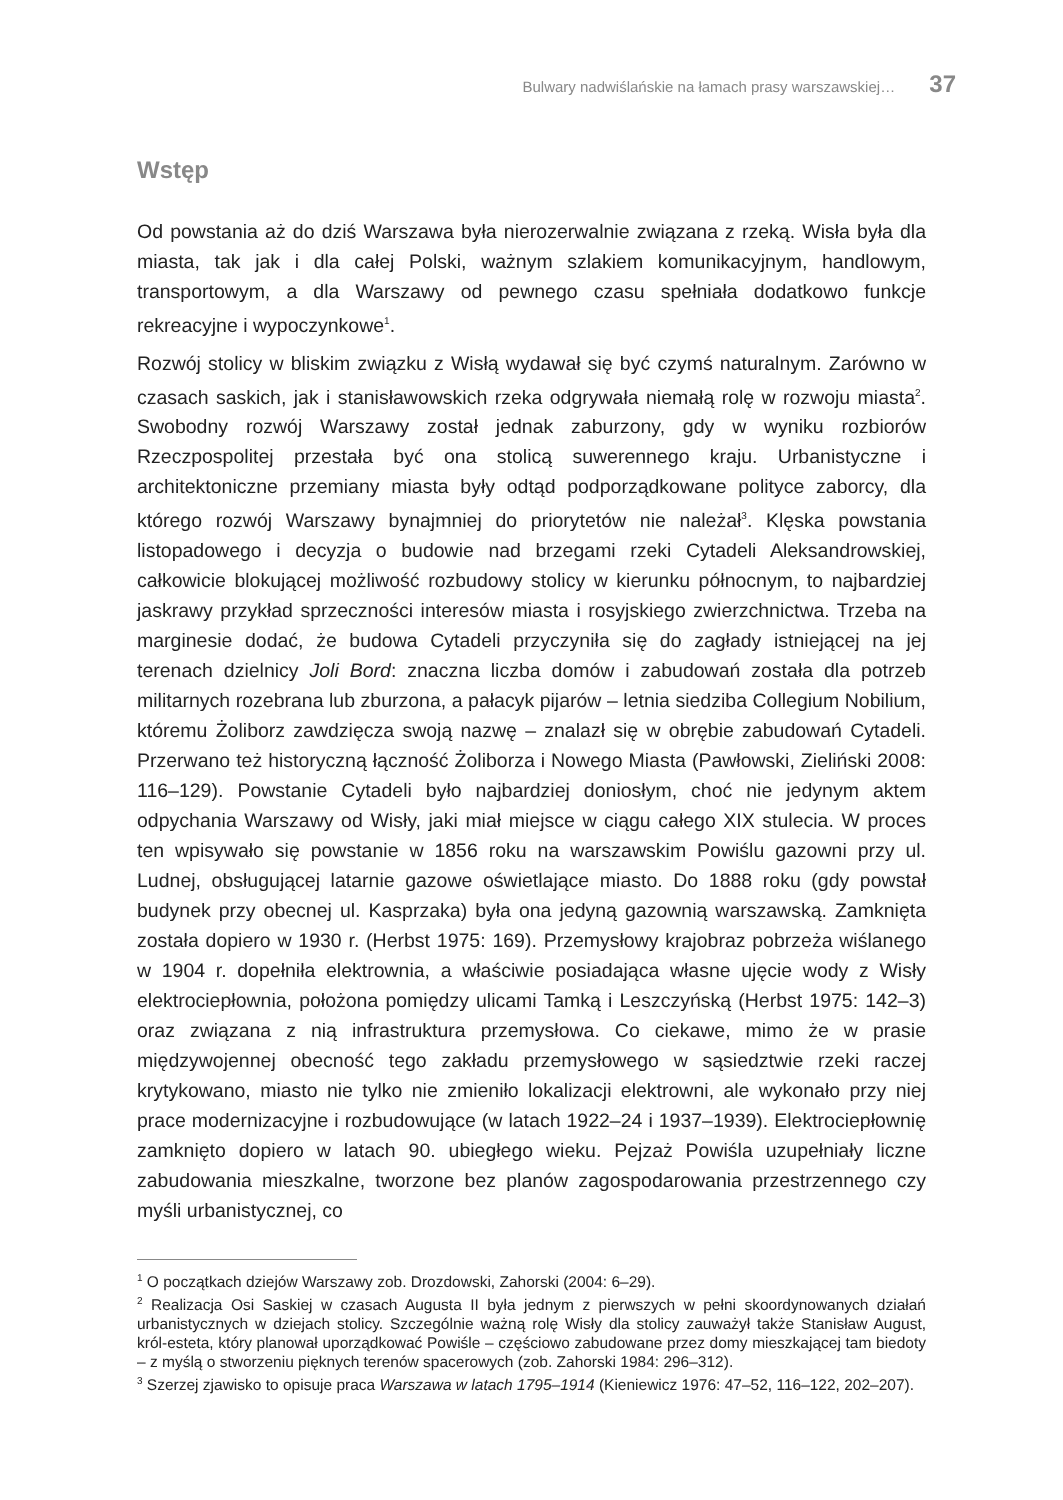Bulwary nadwiślańskie na łamach prasy warszawskiej… 37
Wstęp
Od powstania aż do dziś Warszawa była nierozerwalnie związana z rzeką. Wisła była dla miasta, tak jak i dla całej Polski, ważnym szlakiem komunikacyjnym, handlowym, transportowym, a dla Warszawy od pewnego czasu spełniała dodatkowo funkcje rekreacyjne i wypoczynkowe<sup>1</sup>.
Rozwój stolicy w bliskim związku z Wisłą wydawał się być czymś naturalnym. Zarówno w czasach saskich, jak i stanisławowskich rzeka odgrywała niemałą rolę w rozwoju miasta<sup>2</sup>. Swobodny rozwój Warszawy został jednak zaburzony, gdy w wyniku rozbiorów Rzeczpospolitej przestała być ona stolicą suwerennego kraju. Urbanistyczne i architektoniczne przemiany miasta były odtąd podporządkowane polityce zaborcy, dla którego rozwój Warszawy bynajmniej do priorytetów nie należał<sup>3</sup>. Klęska powstania listopadowego i decyzja o budowie nad brzegami rzeki Cytadeli Aleksandrowskiej, całkowicie blokującej możliwość rozbudowy stolicy w kierunku północnym, to najbardziej jaskrawy przykład sprzeczności interesów miasta i rosyjskiego zwierzchnictwa. Trzeba na marginesie dodać, że budowa Cytadeli przyczyniła się do zagłady istniejącej na jej terenach dzielnicy Joli Bord: znaczna liczba domów i zabudowań została dla potrzeb militarnych rozebrana lub zburzona, a pałacyk pijarów – letnia siedziba Collegium Nobilium, któremu Żoliborz zawdzięcza swoją nazwę – znalazł się w obrębie zabudowań Cytadeli. Przerwano też historyczną łączność Żoliborza i Nowego Miasta (Pawłowski, Zieliński 2008: 116–129). Powstanie Cytadeli było najbardziej doniosłym, choć nie jedynym aktem odpychania Warszawy od Wisły, jaki miał miejsce w ciągu całego XIX stulecia. W proces ten wpisywało się powstanie w 1856 roku na warszawskim Powiślu gazowni przy ul. Ludnej, obsługującej latarnie gazowe oświetlające miasto. Do 1888 roku (gdy powstał budynek przy obecnej ul. Kasprzaka) była ona jedyną gazownią warszawską. Zamknięta została dopiero w 1930 r. (Herbst 1975: 169). Przemysłowy krajobraz pobrzeża wiślanego w 1904 r. dopełniła elektrownia, a właściwie posiadająca własne ujęcie wody z Wisły elektrociepłownia, położona pomiędzy ulicami Tamką i Leszczyńską (Herbst 1975: 142–3) oraz związana z nią infrastruktura przemysłowa. Co ciekawe, mimo że w prasie międzywojennej obecność tego zakładu przemysłowego w sąsiedztwie rzeki raczej krytykowano, miasto nie tylko nie zmieniło lokalizacji elektrowni, ale wykonało przy niej prace modernizacyjne i rozbudowujące (w latach 1922–24 i 1937–1939). Elektrociepłownię zamknięto dopiero w latach 90. ubiegłego wieku. Pejzaż Powiśla uzupełniały liczne zabudowania mieszkalne, tworzone bez planów zagospodarowania przestrzennego czy myśli urbanistycznej, co
<sup>1</sup> O początkach dziejów Warszawy zob. Drozdowski, Zahorski (2004: 6–29).
<sup>2</sup> Realizacja Osi Saskiej w czasach Augusta II była jednym z pierwszych w pełni skoordynowanych działań urbanistycznych w dziejach stolicy. Szczególnie ważną rolę Wisły dla stolicy zauważył także Stanisław August, król-esteta, który planował uporządkować Powiśle – częściowo zabudowane przez domy mieszkającej tam biedoty – z myślą o stworzeniu pięknych terenów spacerowych (zob. Zahorski 1984: 296–312).
<sup>3</sup> Szerzej zjawisko to opisuje praca Warszawa w latach 1795–1914 (Kieniewicz 1976: 47–52, 116–122, 202–207).